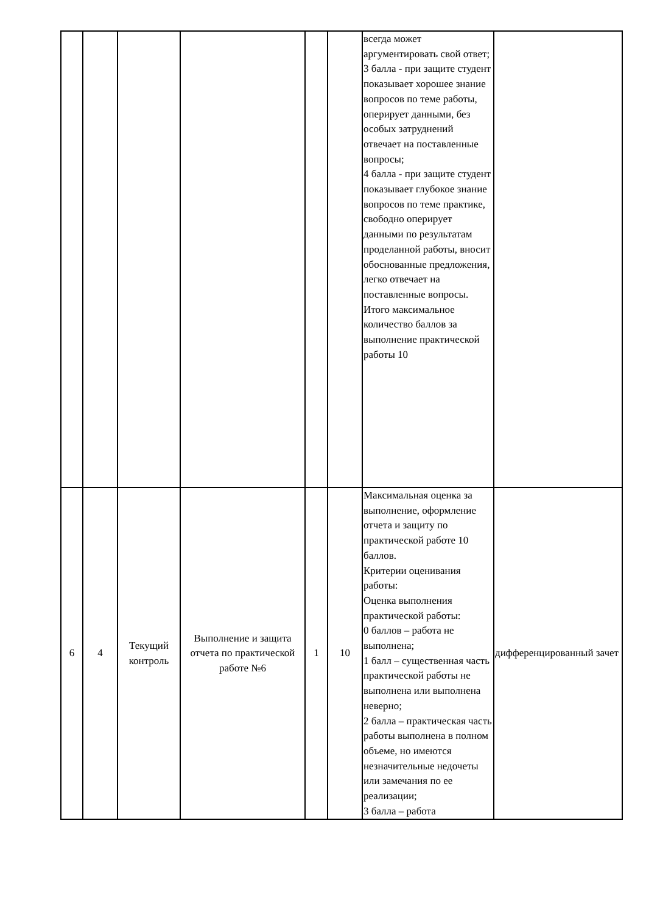| | | | | | | всегда может аргументировать свой ответ; 3 балла - при защите студент показывает хорошее знание вопросов по теме работы, оперирует данными, без особых затруднений отвечает на поставленные вопросы; 4 балла - при защите студент показывает глубокое знание вопросов по теме практике, свободно оперирует данными по результатам проделанной работы, вносит обоснованные предложения, легко отвечает на поставленные вопросы. Итого максимальное количество баллов за выполнение практической работы 10 | |
| 6 | 4 | Текущий контроль | Выполнение и защита отчета по практической работе №6 | 1 | 10 | Максимальная оценка за выполнение, оформление отчета и защиту по практической работе 10 баллов. Критерии оценивания работы: Оценка выполнения практической работы: 0 баллов – работа не выполнена; 1 балл – существенная часть практической работы не выполнена или выполнена неверно; 2 балла – практическая часть работы выполнена в полном объеме, но имеются незначительные недочеты или замечания по ее реализации; 3 балла – работа | дифференцированный зачет |